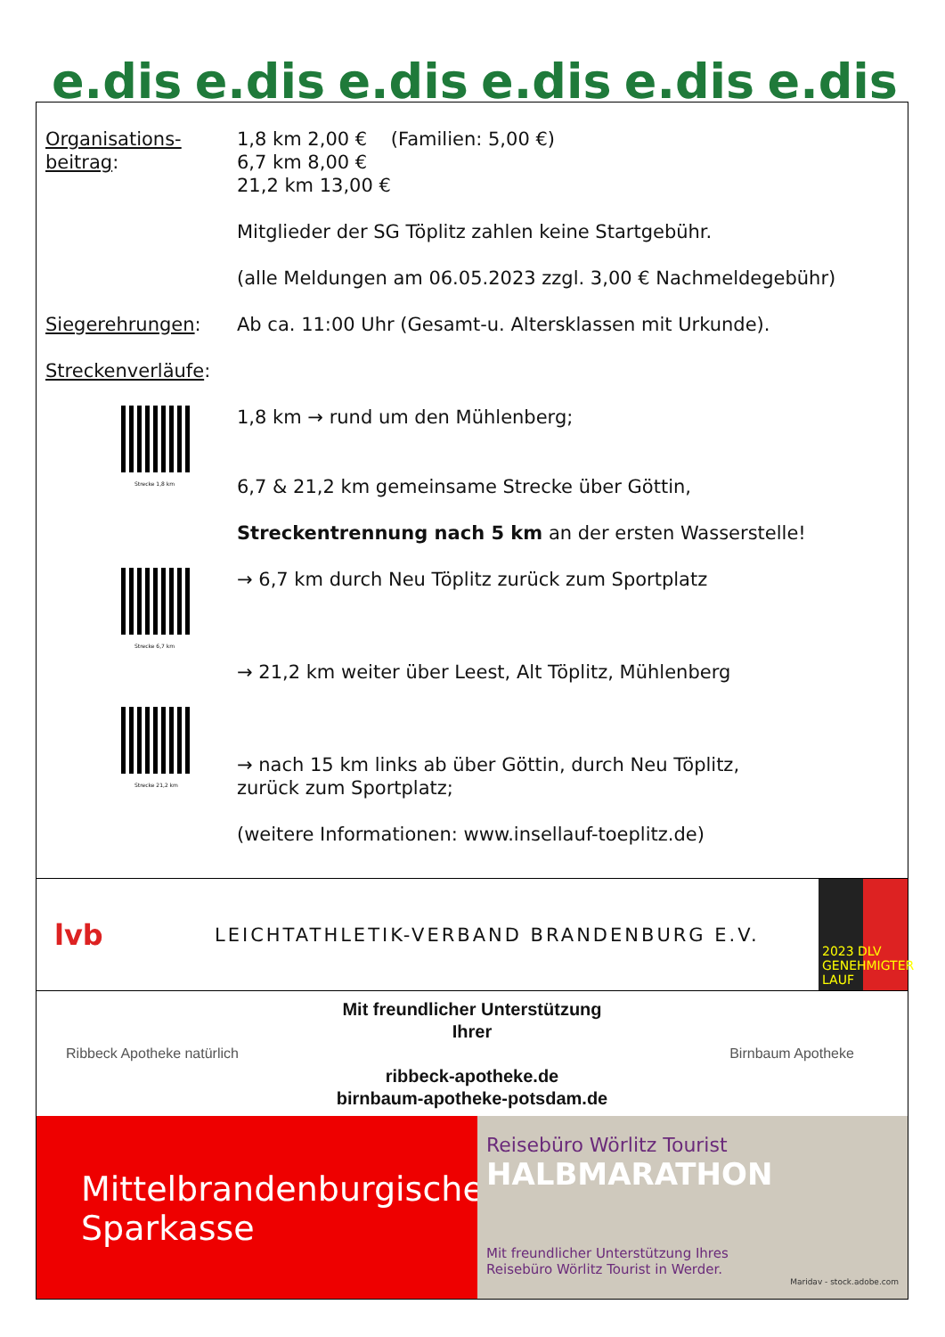e.dis e.dis e.dis e.dis e.dis e.dis
Organisations-
beitrag:
1,8 km 2,00 € (Familien: 5,00 €)
6,7 km 8,00 €
21,2 km 13,00 €
Mitglieder der SG Töplitz zahlen keine Startgebühr.
(alle Meldungen am 06.05.2023 zzgl. 3,00 € Nachmeldegebühr)
Siegerehrungen: Ab ca. 11:00 Uhr (Gesamt-u. Altersklassen mit Urkunde).
Streckenverläufe:
Strecke 1,8 km
1,8 km → rund um den Mühlenberg;
6,7 & 21,2 km gemeinsame Strecke über Göttin,
Streckentrennung nach 5 km an der ersten Wasserstelle!
Strecke 6,7 km
→ 6,7 km durch Neu Töplitz zurück zum Sportplatz
→ 21,2 km weiter über Leest, Alt Töplitz, Mühlenberg
Strecke 21,2 km
→ nach 15 km links ab über Göttin, durch Neu Töplitz,
zurück zum Sportplatz;
(weitere Informationen: www.insellauf-toeplitz.de)
lvb
LEICHTATHLETIK-VERBAND BRANDENBURG E.V.
2023 DLV GENEHMIGTER LAUF
Ribbeck Apotheke natürlich
Mit freundlicher Unterstützung
Ihrer
ribbeck-apotheke.de
birnbaum-apotheke-potsdam.de
Birnbaum Apotheke
Mittelbrandenburgische
Sparkasse
Reisebüro Wörlitz Tourist
HALBMARATHON
Mit freundlicher Unterstützung Ihres
Reisebüro Wörlitz Tourist in Werder.
Maridav - stock.adobe.com